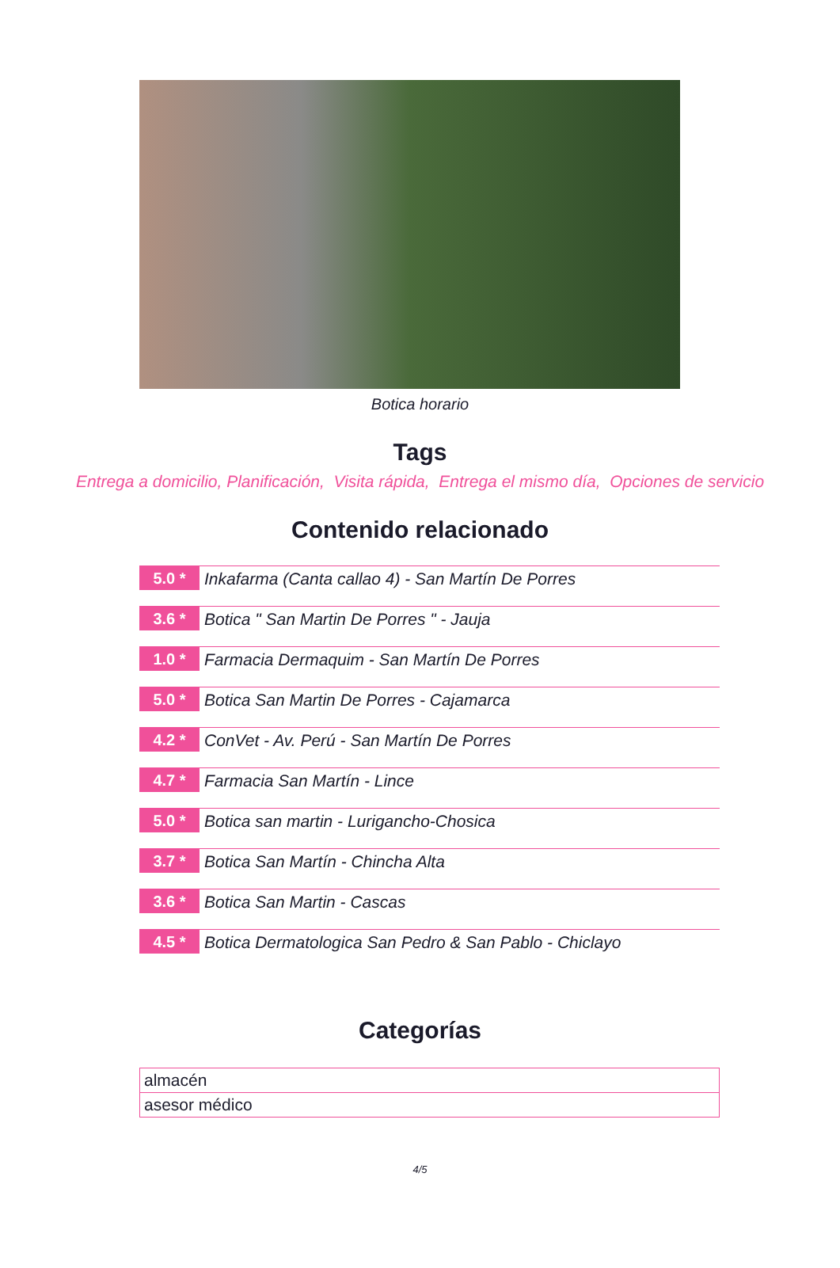Botica horario
Tags
Entrega a domicilio, Planificación, Visita rápida, Entrega el mismo día, Opciones de servicio
Contenido relacionado
5.0 *
Inkafarma (Canta callao 4) - San Martín De Porres
3.6 *
Botica " San Martin De Porres " - Jauja
1.0 *
Farmacia Dermaquim - San Martín De Porres
5.0 *
Botica San Martin De Porres - Cajamarca
4.2 *
ConVet - Av. Perú - San Martín De Porres
4.7 *
Farmacia San Martín - Lince
5.0 *
Botica san martin - Lurigancho-Chosica
3.7 *
Botica San Martín - Chincha Alta
3.6 *
Botica San Martin - Cascas
4.5 *
Botica Dermatologica San Pedro & San Pablo - Chiclayo
Categorías
| almacén |
| asesor médico |
4/5